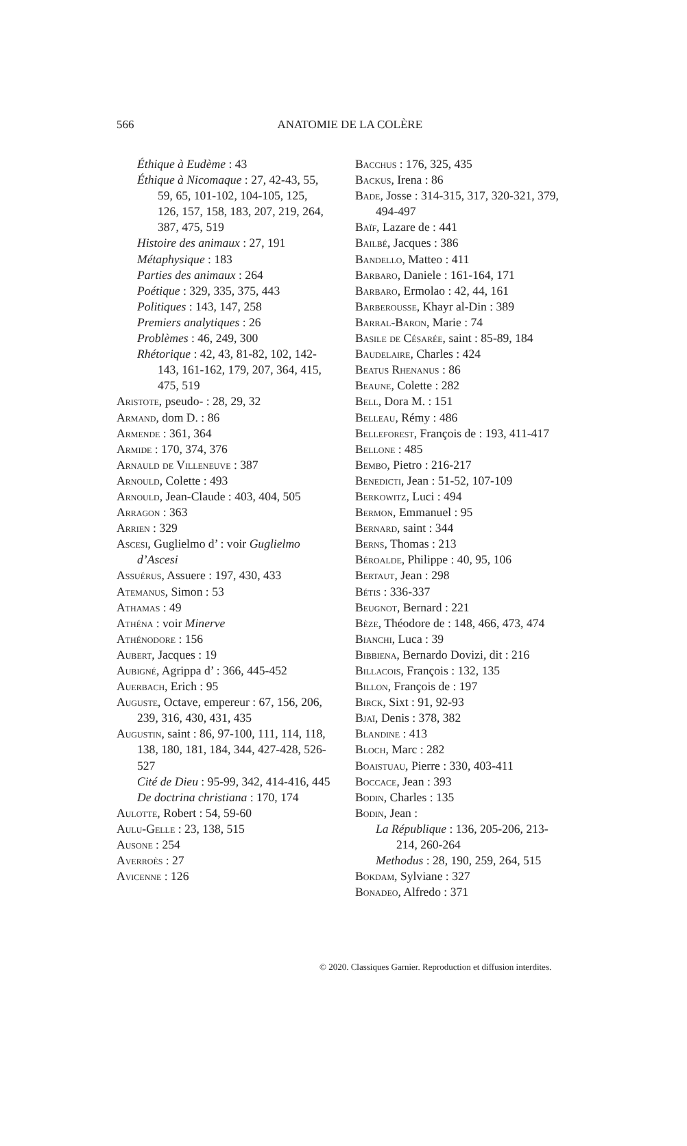566
ANATOMIE DE LA COLÈRE
Éthique à Eudème : 43
Éthique à Nicomaque : 27, 42-43, 55, 59, 65, 101-102, 104-105, 125, 126, 157, 158, 183, 207, 219, 264, 387, 475, 519
Histoire des animaux : 27, 191
Métaphysique : 183
Parties des animaux : 264
Poétique : 329, 335, 375, 443
Politiques : 143, 147, 258
Premiers analytiques : 26
Problèmes : 46, 249, 300
Rhétorique : 42, 43, 81-82, 102, 142-143, 161-162, 179, 207, 364, 415, 475, 519
Aristote, pseudo- : 28, 29, 32
Armand, dom D. : 86
Armende : 361, 364
Armide : 170, 374, 376
Arnauld de Villeneuve : 387
Arnould, Colette : 493
Arnould, Jean-Claude : 403, 404, 505
Arragon : 363
Arrien : 329
Ascesi, Guglielmo d’ : voir Guglielmo d’Ascesi
Assuérus, Assuere : 197, 430, 433
Atemanus, Simon : 53
Athamas : 49
Athéna : voir Minerve
Athénodore : 156
Aubert, Jacques : 19
Aubigné, Agrippa d’ : 366, 445-452
Auerbach, Erich : 95
Auguste, Octave, empereur : 67, 156, 206, 239, 316, 430, 431, 435
Augustin, saint : 86, 97-100, 111, 114, 118, 138, 180, 181, 184, 344, 427-428, 526-527
Cité de Dieu : 95-99, 342, 414-416, 445
De doctrina christiana : 170, 174
Aulotte, Robert : 54, 59-60
Aulu-Gelle : 23, 138, 515
Ausone : 254
Averroès : 27
Avicenne : 126
Bacchus : 176, 325, 435
Backus, Irena : 86
Bade, Josse : 314-315, 317, 320-321, 379, 494-497
Baïf, Lazare de : 441
Bailbé, Jacques : 386
Bandello, Matteo : 411
Barbaro, Daniele : 161-164, 171
Barbaro, Ermolao : 42, 44, 161
Barberousse, Khayr al-Din : 389
Barral-Baron, Marie : 74
Basile de Césarée, saint : 85-89, 184
Baudelaire, Charles : 424
Beatus Rhenanus : 86
Beaune, Colette : 282
Bell, Dora M. : 151
Belleau, Rémy : 486
Belleforest, François de : 193, 411-417
Bellone : 485
Bembo, Pietro : 216-217
Benedicti, Jean : 51-52, 107-109
Berkowitz, Luci : 494
Bermon, Emmanuel : 95
Bernard, saint : 344
Berns, Thomas : 213
Béroalde, Philippe : 40, 95, 106
Bertaut, Jean : 298
Bétis : 336-337
Beugnot, Bernard : 221
Bèze, Théodore de : 148, 466, 473, 474
Bianchi, Luca : 39
Bibbiena, Bernardo Dovizi, dit : 216
Billacois, François : 132, 135
Billon, François de : 197
Birck, Sixt : 91, 92-93
Bjaï, Denis : 378, 382
Blandine : 413
Bloch, Marc : 282
Boaistuau, Pierre : 330, 403-411
Boccace, Jean : 393
Bodin, Charles : 135
Bodin, Jean :
La République : 136, 205-206, 213-214, 260-264
Methodus : 28, 190, 259, 264, 515
Bokdam, Sylviane : 327
Bonadeo, Alfredo : 371
© 2020. Classiques Garnier. Reproduction et diffusion interdites.